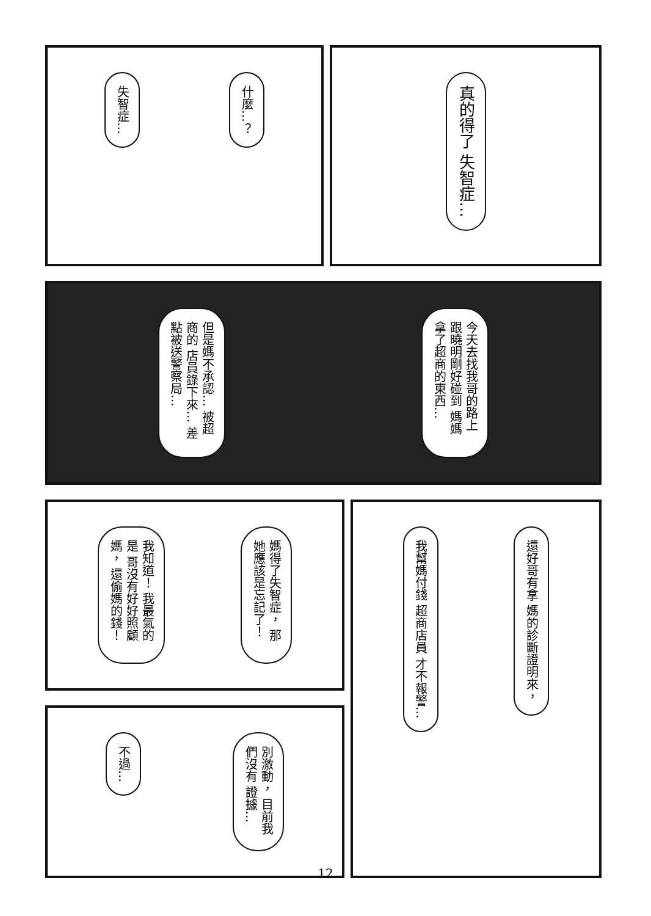什麼…？
失智症…
真的得了 失智症…
今天去找我哥的路上 跟曉明剛好碰到 媽媽拿了超商的東西…
但是媽不承認… 被超商的 店員錄下來… 差點被送警察局…
媽得了失智症， 那她應該是忘記了！
我知道！ 我最氣的是 哥沒有好好照顧媽， 還偷媽的錢！
還好哥有拿 媽的診斷證明來，
我幫媽付錢 超商店員 才不報警…
別激動， 目前我們沒有 證據…
不過…
12